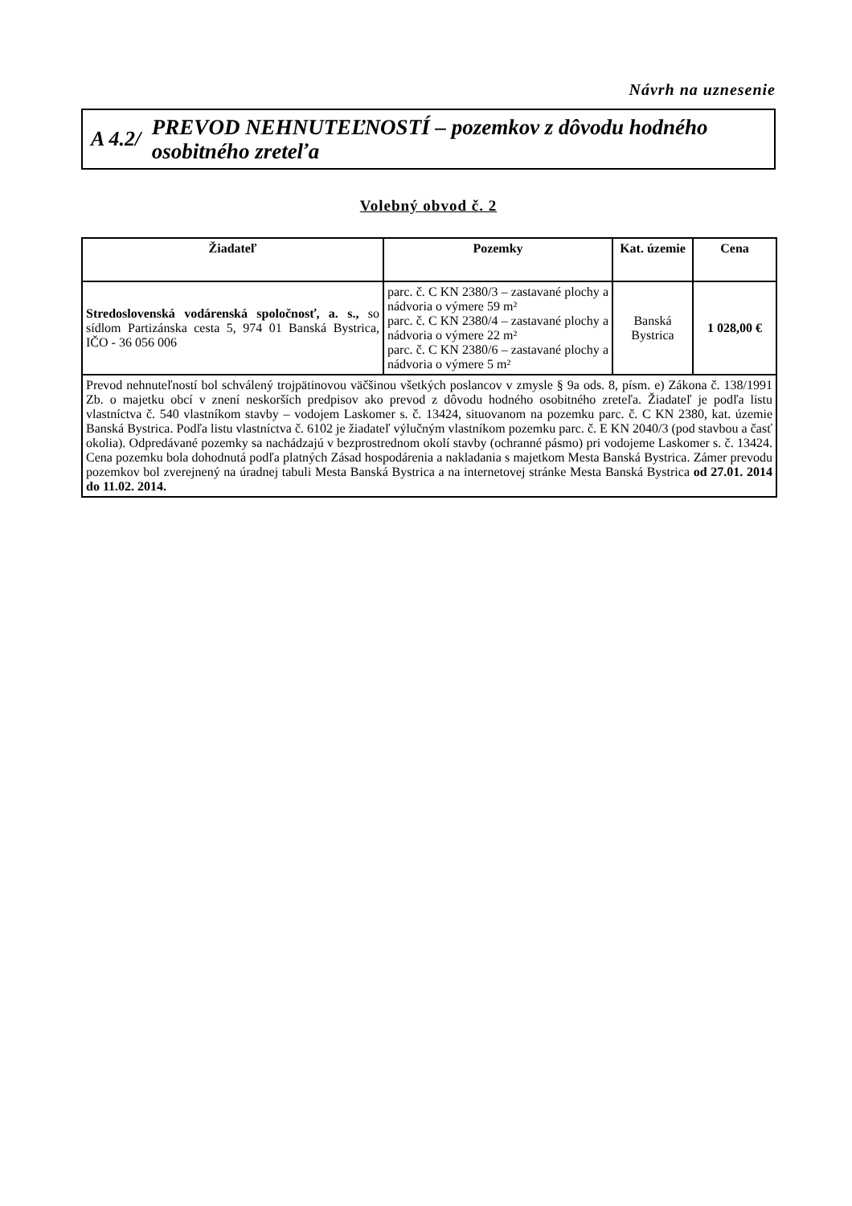Návrh na uznesenie
A 4.2/
PREVOD NEHNUTEĽNOSTÍ – pozemkov z dôvodu hodného osobitného zreteľa
Volebný obvod č. 2
| Žiadateľ | Pozemky | Kat. územie | Cena |
| --- | --- | --- | --- |
| Stredoslovenská vodárenská spoločnosť, a. s., so sídlom Partizánska cesta 5, 974 01 Banská Bystrica, IČO - 36 056 006 | parc. č. C KN 2380/3 – zastavané plochy a nádvoria o výmere 59 m² parc. č. C KN 2380/4 – zastavané plochy a nádvoria o výmere 22 m² parc. č. C KN 2380/6 – zastavané plochy a nádvoria o výmere 5 m² | Banská Bystrica | 1 028,00 € |
| Prevod nehnuteľností bol schválený trojpätinovou väčšinou všetkých poslancov v zmysle § 9a ods. 8, písm. e) Zákona č. 138/1991 Zb. o majetku obcí v znení neskorších predpisov ako prevod z dôvodu hodného osobitného zreteľa. Žiadateľ je podľa listu vlastníctva č. 540 vlastníkom stavby – vodojem Laskomer s. č. 13424, situovanom na pozemku parc. č. C KN 2380, kat. územie Banská Bystrica. Podľa listu vlastníctva č. 6102 je žiadateľ výlučným vlastníkom pozemku parc. č. E KN 2040/3 (pod stavbou a časť okolia). Odpredávané pozemky sa nachádzajú v bezprostrednom okolí stavby (ochranné pásmo) pri vodojeme Laskomer s. č. 13424. Cena pozemku bola dohodnutá podľa platných Zásad hospodárenia a nakladania s majetkom Mesta Banská Bystrica. Zámer prevodu pozemkov bol zverejnený na úradnej tabuli Mesta Banská Bystrica a na internetovej stránke Mesta Banská Bystrica od 27.01. 2014 do 11.02. 2014. | | | |